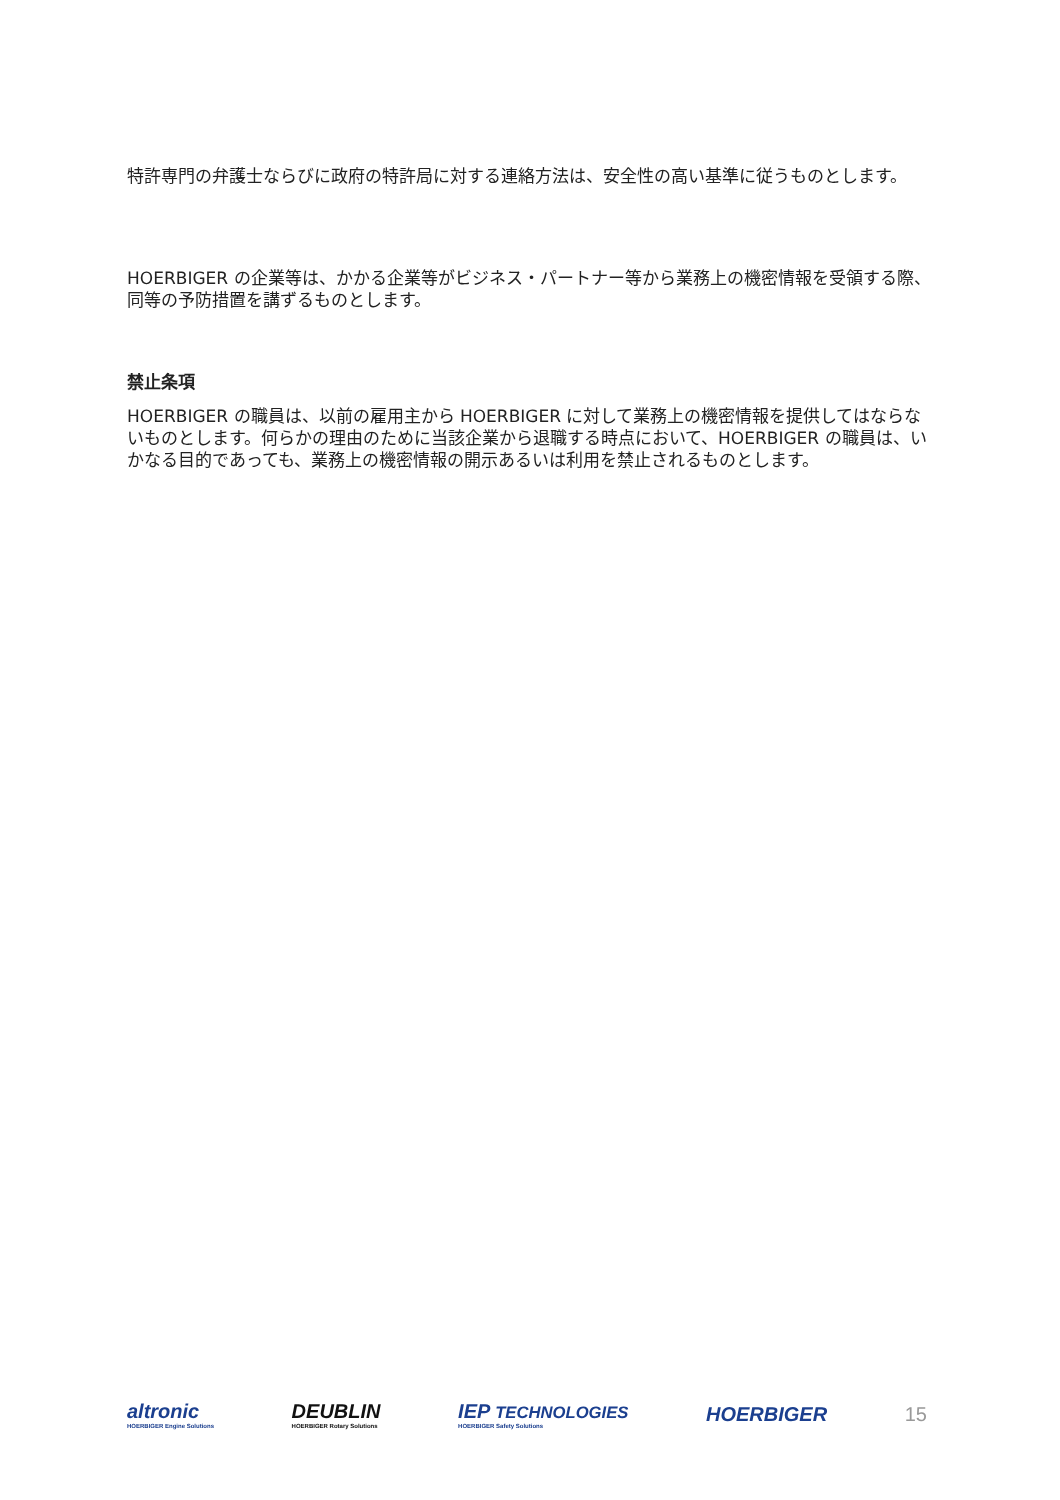特許専門の弁護士ならびに政府の特許局に対する連絡方法は、安全性の高い基準に従うものとします。
HOERBIGER の企業等は、かかる企業等がビジネス・パートナー等から業務上の機密情報を受領する際、同等の予防措置を講ずるものとします。
禁止条項
HOERBIGER の職員は、以前の雇用主から HOERBIGER に対して業務上の機密情報を提供してはならないものとします。何らかの理由のために当該企業から退職する時点において、HOERBIGER の職員は、いかなる目的であっても、業務上の機密情報の開示あるいは利用を禁止されるものとします。
altronic
HOERBIGER Engine Solutions DEUBLIN
HOERBIGER Rotary Solutions IEP TECHNOLOGIES
HOERBIGER Safety Solutions HOERBIGER 15